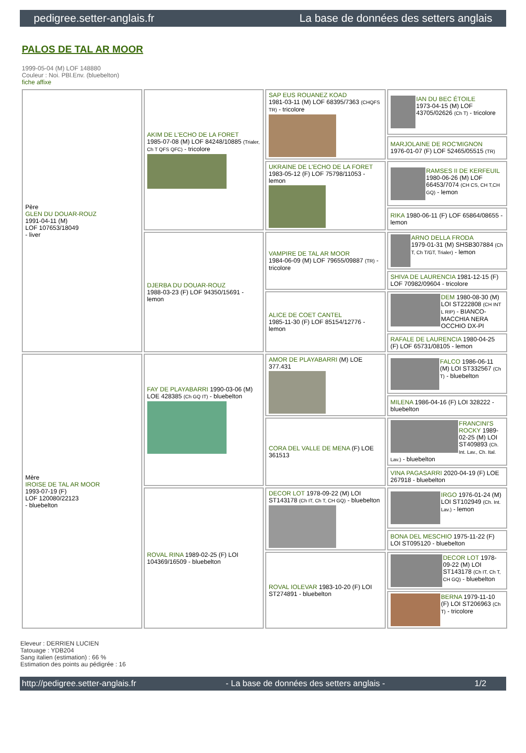pedigree.setter-anglais.fr La base de données des setters anglais
PALOS DE TAL AR MOOR
1999-05-04 (M) LOF 148880
Couleur : Noi. PBl.Env. (bluebelton)
fiche affixe
| Père GLEN DU DOUAR-ROUZ 1991-04-11 (M) LOF 107653/18049 - liver | AKIM DE L'ECHO DE LA FORET 1985-07-08 (M) LOF 84248/10885 (Trialer, Ch T QFS QFC) - tricolore | SAP EUS ROUANEZ KOAD 1981-03-11 (M) LOF 68395/7363 (CHQFS TR) - tricolore | IAN DU BEC ÉTOILE 1973-04-15 (M) LOF 43705/02626 (Ch T) - tricolore |
| | | | MARJOLAINE DE ROC'MIGNON 1976-01-07 (F) LOF 52465/05515 (TR) |
| | | UKRAINE DE L'ECHO DE LA FORET 1983-05-12 (F) LOF 75798/11053 - lemon | RAMSES II DE KERFEUIL 1980-06-26 (M) LOF 66453/7074 (CH CS, CH T,CH GQ) - lemon |
| | | | RIKA 1980-06-11 (F) LOF 65864/08655 - lemon |
| | DJERBA DU DOUAR-ROUZ 1988-03-23 (F) LOF 94350/15691 - lemon | VAMPIRE DE TAL AR MOOR 1984-06-09 (M) LOF 79655/09887 (TR) - tricolore | ARNO DELLA FRODA 1979-01-31 (M) SHSB307884 (Ch T, Ch T/GT, Trialer) - lemon |
| | | | SHIVA DE LAURENCIA 1981-12-15 (F) LOF 70982/09604 - tricolore |
| | | ALICE DE COET CANTEL 1985-11-30 (F) LOF 85154/12776 - lemon | DEM 1980-08-30 (M) LOI ST222808 (CH INT L RIP) - BIANCO-MACCHIA NERA OCCHIO DX-PI |
| | | | RAFALE DE LAURENCIA 1980-04-25 (F) LOF 65731/08105 - lemon |
| Mère IROISE DE TAL AR MOOR 1993-07-19 (F) LOF 120080/22123 - bluebelton | FAY DE PLAYABARRI 1990-03-06 (M) LOE 428385 (Ch GQ IT) - bluebelton | AMOR DE PLAYABARRI (M) LOE 377.431 | FALCO 1986-06-11 (M) LOI ST332567 (Ch T) - bluebelton |
| | | | MILENA 1986-04-16 (F) LOI 328222 - bluebelton |
| | | CORA DEL VALLE DE MENA (F) LOE 361513 | FRANCINI'S ROCKY 1989-02-25 (M) LOI ST409893 (Ch. Int. Lav., Ch. Ital. Lav.) - bluebelton |
| | | | VINA PAGASARRI 2020-04-19 (F) LOE 267918 - bluebelton |
| | ROVAL RINA 1989-02-25 (F) LOI 104369/16509 - bluebelton | DECOR LOT 1978-09-22 (M) LOI ST143178 (Ch IT, Ch T, CH GQ) - bluebelton | IRGO 1976-01-24 (M) LOI ST102949 (Ch. Int. Lav.) - lemon |
| | | | BONA DEL MESCHIO 1975-11-22 (F) LOI ST095120 - bluebelton |
| | | ROVAL IOLEVAR 1983-10-20 (F) LOI ST274891 - bluebelton | DECOR LOT 1978-09-22 (M) LOI ST143178 (Ch IT, Ch T, CH GQ) - bluebelton |
| | | | BERNA 1979-11-10 (F) LOI ST206963 (Ch T) - tricolore |
Eleveur : DERRIEN LUCIEN
Tatouage : YDB204
Sang italien (estimation) : 66 %
Estimation des points au pédigrée : 16
http://pedigree.setter-anglais.fr - La base de données des setters anglais - 1/2